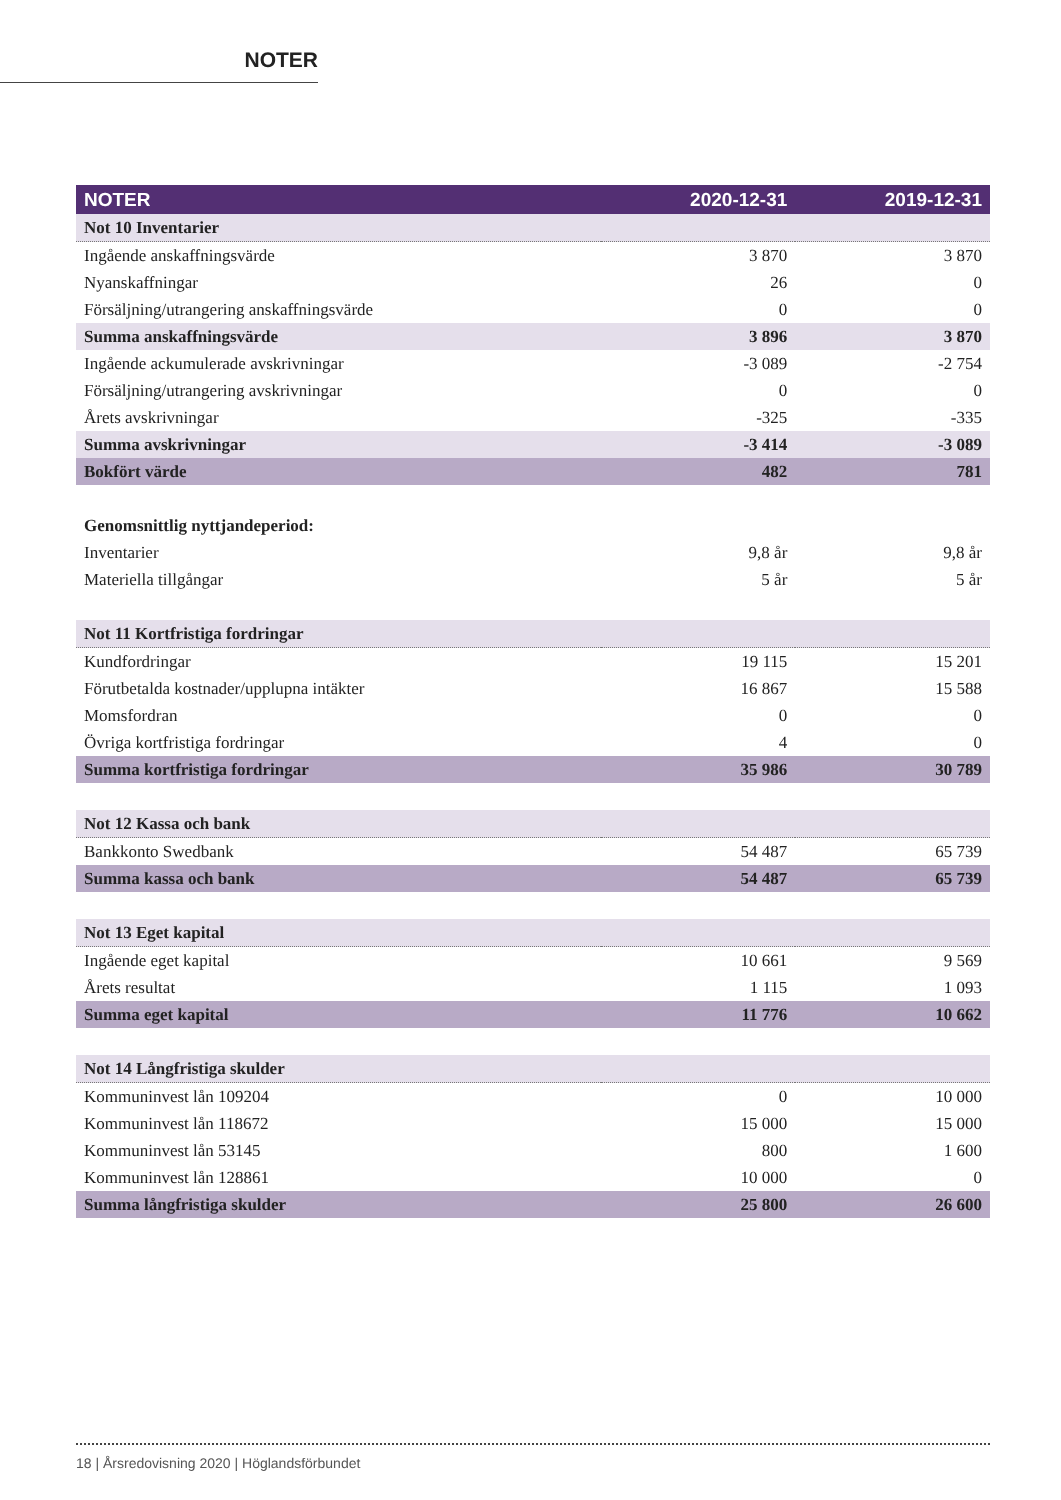NOTER
| NOTER | 2020-12-31 | 2019-12-31 |
| --- | --- | --- |
| Not 10 Inventarier | | |
| Ingående anskaffningsvärde | 3 870 | 3 870 |
| Nyanskaffningar | 26 | 0 |
| Försäljning/utrangering anskaffningsvärde | 0 | 0 |
| Summa anskaffningsvärde | 3 896 | 3 870 |
| Ingående ackumulerade avskrivningar | -3 089 | -2 754 |
| Försäljning/utrangering avskrivningar | 0 | 0 |
| Årets avskrivningar | -325 | -335 |
| Summa avskrivningar | -3 414 | -3 089 |
| Bokfört värde | 482 | 781 |
| Genomsnittlig nyttjandeperiod: | | |
| Inventarier | 9,8 år | 9,8 år |
| Materiella tillgångar | 5 år | 5 år |
| Not 11 Kortfristiga fordringar | | |
| Kundfordringar | 19 115 | 15 201 |
| Förutbetalda kostnader/upplupna intäkter | 16 867 | 15 588 |
| Momsfordran | 0 | 0 |
| Övriga kortfristiga fordringar | 4 | 0 |
| Summa kortfristiga fordringar | 35 986 | 30 789 |
| Not 12 Kassa och bank | | |
| Bankkonto Swedbank | 54 487 | 65 739 |
| Summa kassa och bank | 54 487 | 65 739 |
| Not 13 Eget kapital | | |
| Ingående eget kapital | 10 661 | 9 569 |
| Årets resultat | 1 115 | 1 093 |
| Summa eget kapital | 11 776 | 10 662 |
| Not 14 Långfristiga skulder | | |
| Kommuninvest lån 109204 | 0 | 10 000 |
| Kommuninvest lån 118672 | 15 000 | 15 000 |
| Kommuninvest lån 53145 | 800 | 1 600 |
| Kommuninvest lån 128861 | 10 000 | 0 |
| Summa långfristiga skulder | 25 800 | 26 600 |
18 | Årsredovisning 2020 | Höglandsförbundet